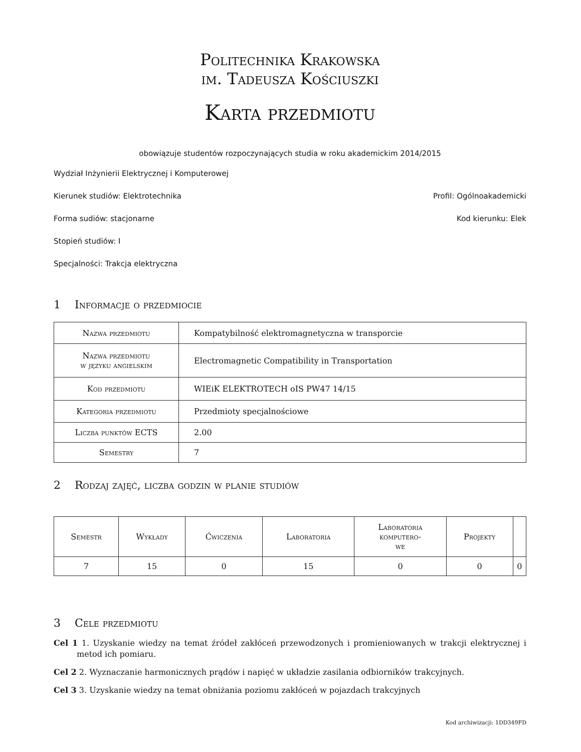Politechnika Krakowska
im. Tadeusza Kościuszki
Karta przedmiotu
obowiązuje studentów rozpoczynających studia w roku akademickim 2014/2015
Wydział Inżynierii Elektrycznej i Komputerowej
Kierunek studiów: Elektrotechnika Profil: Ogólnoakademicki
Forma sudiów: stacjonarne Kod kierunku: Elek
Stopień studiów: I
Specjalności: Trakcja elektryczna
1 Informacje o przedmiocie
| Nazwa przedmiotu | Kompatybilność elektromagnetyczna w transporcie |
| Nazwa przedmiotu w języku angielskim | Electromagnetic Compatibility in Transportation |
| Kod przedmiotu | WIEiK ELEKTROTECH oIS PW47 14/15 |
| Kategoria przedmiotu | Przedmioty specjalnościowe |
| Liczba punktów ECTS | 2.00 |
| Semestry | 7 |
2 Rodzaj zajęć, liczba godzin w planie studiów
| Semestr | Wykłady | Ćwiczenia | Laboratoria | Laboratoria komputero- we | Projekty | |
| --- | --- | --- | --- | --- | --- | --- |
| 7 | 15 | 0 | 15 | 0 | 0 | 0 |
3 Cele przedmiotu
Cel 1 1. Uzyskanie wiedzy na temat źródeł zakłóceń przewodzonych i promieniowanych w trakcji elektrycznej i metod ich pomiaru.
Cel 2 2. Wyznaczanie harmonicznych prądów i napięć w układzie zasilania odbiorników trakcyjnych.
Cel 3 3. Uzyskanie wiedzy na temat obniżania poziomu zakłóceń w pojazdach trakcyjnych
Kod archiwizacji: 1DD349FD